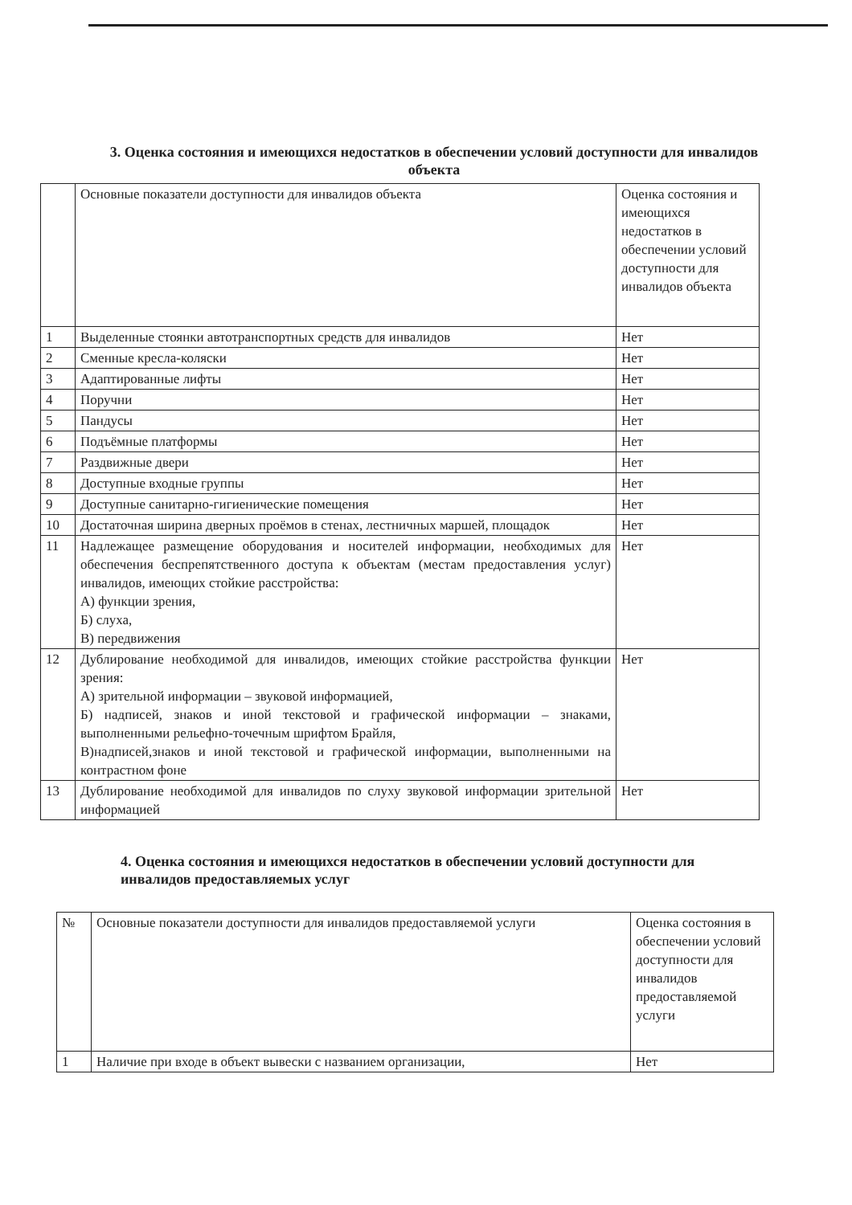3. Оценка состояния и имеющихся недостатков в обеспечении условий доступности для инвалидов объекта
| | Основные показатели доступности для инвалидов объекта | Оценка состояния и имеющихся недостатков в обеспечении условий доступности для инвалидов объекта |
| --- | --- | --- |
| 1 | Выделенные стоянки автотранспортных средств для инвалидов | Нет |
| 2 | Сменные кресла-коляски | Нет |
| 3 | Адаптированные лифты | Нет |
| 4 | Поручни | Нет |
| 5 | Пандусы | Нет |
| 6 | Подъёмные платформы | Нет |
| 7 | Раздвижные двери | Нет |
| 8 | Доступные входные группы | Нет |
| 9 | Доступные санитарно-гигиенические помещения | Нет |
| 10 | Достаточная ширина дверных проёмов в стенах, лестничных маршей, площадок | Нет |
| 11 | Надлежащее размещение оборудования и носителей информации, необходимых для обеспечения беспрепятственного доступа к объектам (местам предоставления услуг) инвалидов, имеющих стойкие расстройства: А) функции зрения, Б) слуха, В) передвижения | Нет |
| 12 | Дублирование необходимой для инвалидов, имеющих стойкие расстройства функции зрения: А) зрительной информации – звуковой информацией, Б) надписей, знаков и иной текстовой и графической информации – знаками, выполненными рельефно-точечным шрифтом Брайля, В)надписей,знаков и иной текстовой и графической информации, выполненными на контрастном фоне | Нет |
| 13 | Дублирование необходимой для инвалидов по слуху звуковой информации зрительной информацией | Нет |
4. Оценка состояния и имеющихся недостатков в обеспечении условий доступности для инвалидов предоставляемых услуг
| № | Основные показатели доступности для инвалидов предоставляемой услуги | Оценка состояния в обеспечении условий доступности для инвалидов предоставляемой услуги |
| --- | --- | --- |
| 1 | Наличие при входе в объект вывески с названием организации, | Нет |